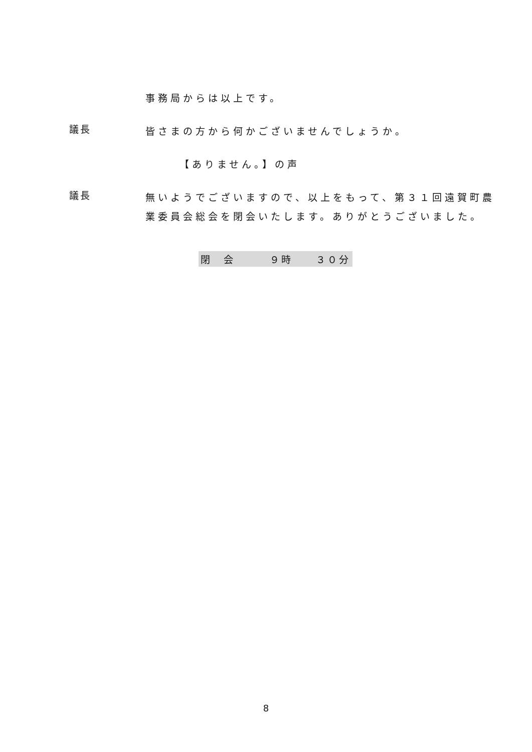事務局からは以上です。
議長
皆さまの方から何かございませんでしょうか。
【ありません。】の声
議長
無いようでございますので、以上をもって、第３１回遠賀町農業委員会総会を閉会いたします。ありがとうございました。
閉　会　　　９時　　３０分
8